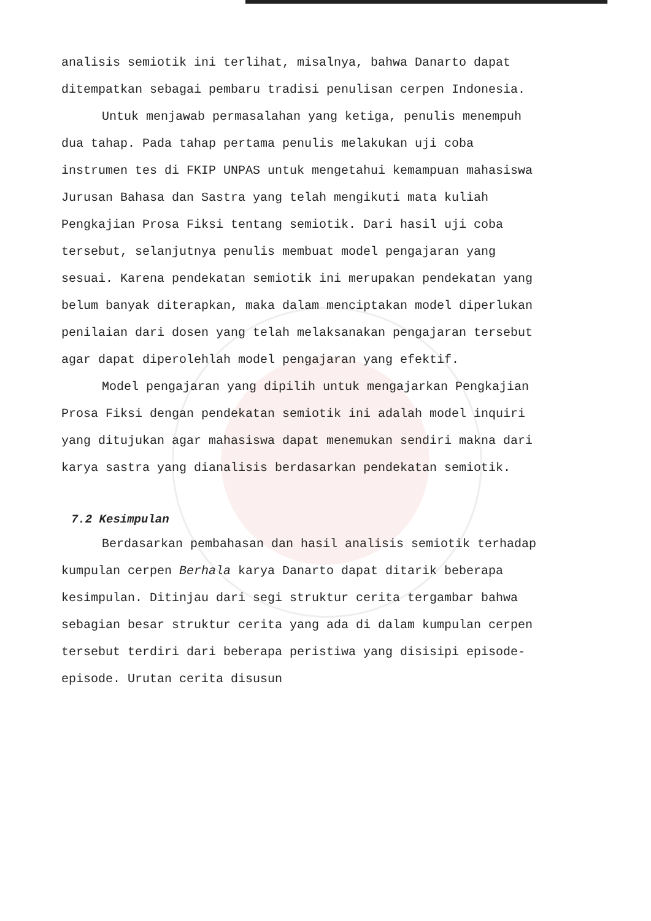analisis semiotik ini terlihat, misalnya, bahwa Danarto dapat ditempatkan sebagai pembaru tradisi penulisan cerpen Indonesia.
Untuk menjawab permasalahan yang ketiga, penulis menempuh dua tahap. Pada tahap pertama penulis melakukan uji coba instrumen tes di FKIP UNPAS untuk mengetahui kemampuan mahasiswa Jurusan Bahasa dan Sastra yang telah mengikuti mata kuliah Pengkajian Prosa Fiksi tentang semiotik. Dari hasil uji coba tersebut, selanjutnya penulis membuat model pengajaran yang sesuai. Karena pendekatan semiotik ini merupakan pendekatan yang belum banyak diterapkan, maka dalam menciptakan model diperlukan penilaian dari dosen yang telah melaksanakan pengajaran tersebut agar dapat diperolehlah model pengajaran yang efektif.
Model pengajaran yang dipilih untuk mengajarkan Pengkajian Prosa Fiksi dengan pendekatan semiotik ini adalah model inquiri yang ditujukan agar mahasiswa dapat menemukan sendiri makna dari karya sastra yang dianalisis berdasarkan pendekatan semiotik.
7.2 Kesimpulan
Berdasarkan pembahasan dan hasil analisis semiotik terhadap kumpulan cerpen Berhala karya Danarto dapat ditarik beberapa kesimpulan. Ditinjau dari segi struktur cerita tergambar bahwa sebagian besar struktur cerita yang ada di dalam kumpulan cerpen tersebut terdiri dari beberapa peristiwa yang disisipi episode-episode. Urutan cerita disusun